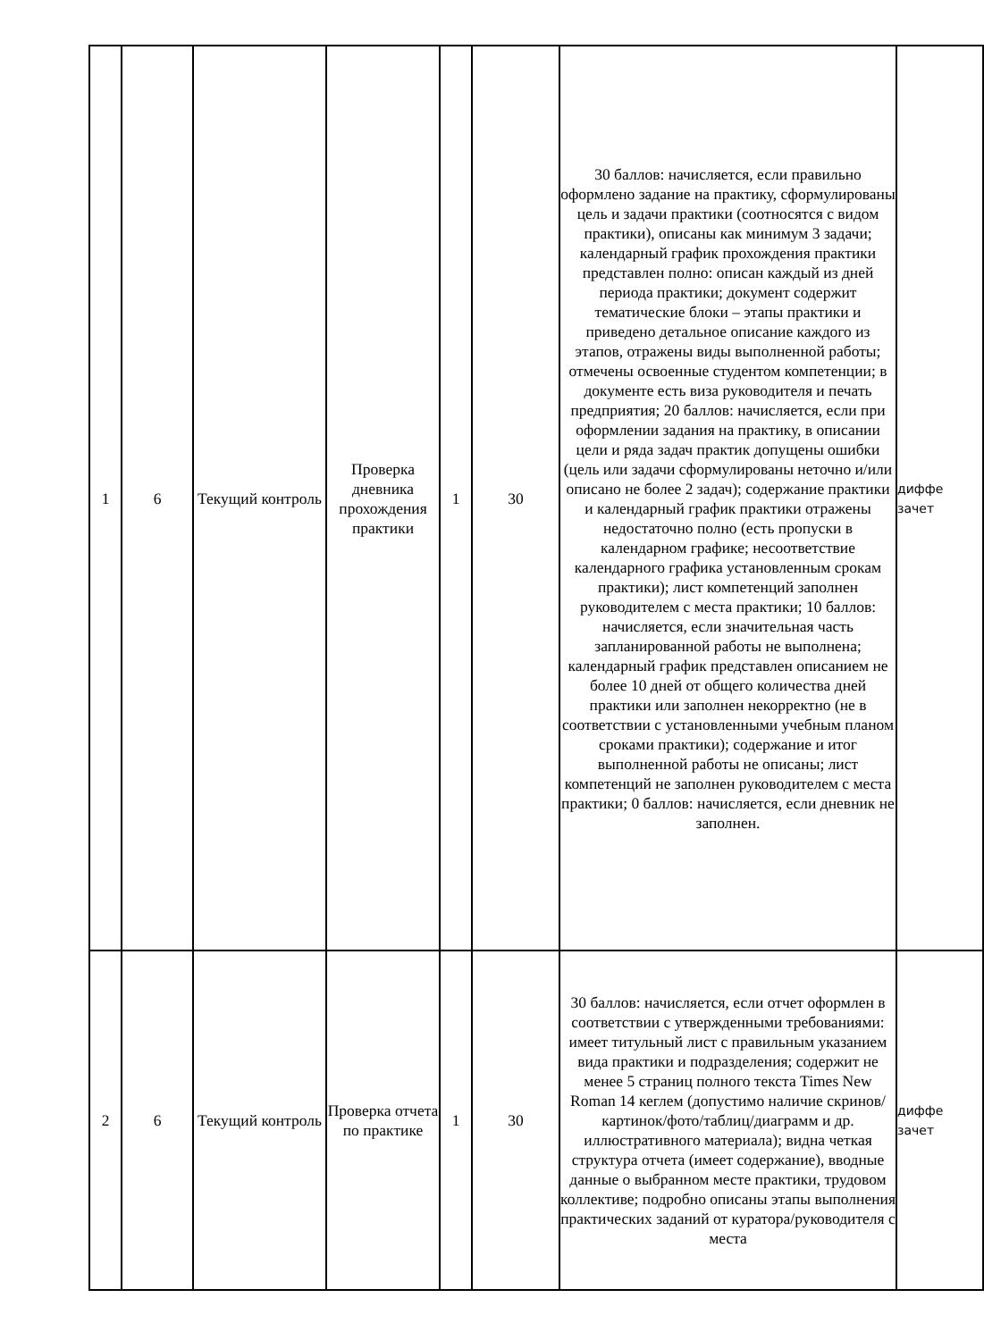| 1 | 6 | Текущий контроль | Проверка дневника прохождения практики | 1 | 30 | 30 баллов: начисляется, если правильно оформлено задание на практику, сформулированы цель и задачи практики (соотносятся с видом практики), описаны как минимум 3 задачи; календарный график прохождения практики представлен полно: описан каждый из дней периода практики; документ содержит тематические блоки – этапы практики и приведено детальное описание каждого из этапов, отражены виды выполненной работы; отмечены освоенные студентом компетенции; в документе есть виза руководителя и печать предприятия; 20 баллов: начисляется, если при оформлении задания на практику, в описании цели и ряда задач практик допущены ошибки (цель или задачи сформулированы неточно и/или описано не более 2 задач); содержание практики и календарный график практики отражены недостаточно полно (есть пропуски в календарном графике; несоответствие календарного графика установленным срокам практики); лист компетенций заполнен руководителем с места практики; 10 баллов: начисляется, если значительная часть запланированной работы не выполнена; календарный график представлен описанием не более 10 дней от общего количества дней практики или заполнен некорректно (не в соответствии с установленными учебным планом сроками практики); содержание и итог выполненной работы не описаны; лист компетенций не заполнен руководителем с места практики; 0 баллов: начисляется, если дневник не заполнен. | диффе зачет |
| 2 | 6 | Текущий контроль | Проверка отчета по практике | 1 | 30 | 30 баллов: начисляется, если отчет оформлен в соответствии с утвержденными требованиями: имеет титульный лист с правильным указанием вида практики и подразделения; содержит не менее 5 страниц полного текста Times New Roman 14 кеглем (допустимо наличие скринов/картинок/фото/таблиц/диаграмм и др. иллюстративного материала); видна четкая структура отчета (имеет содержание), вводные данные о выбранном месте практики, трудовом коллективе; подробно описаны этапы выполнения практических заданий от куратора/руководителя с места | диффе зачет |